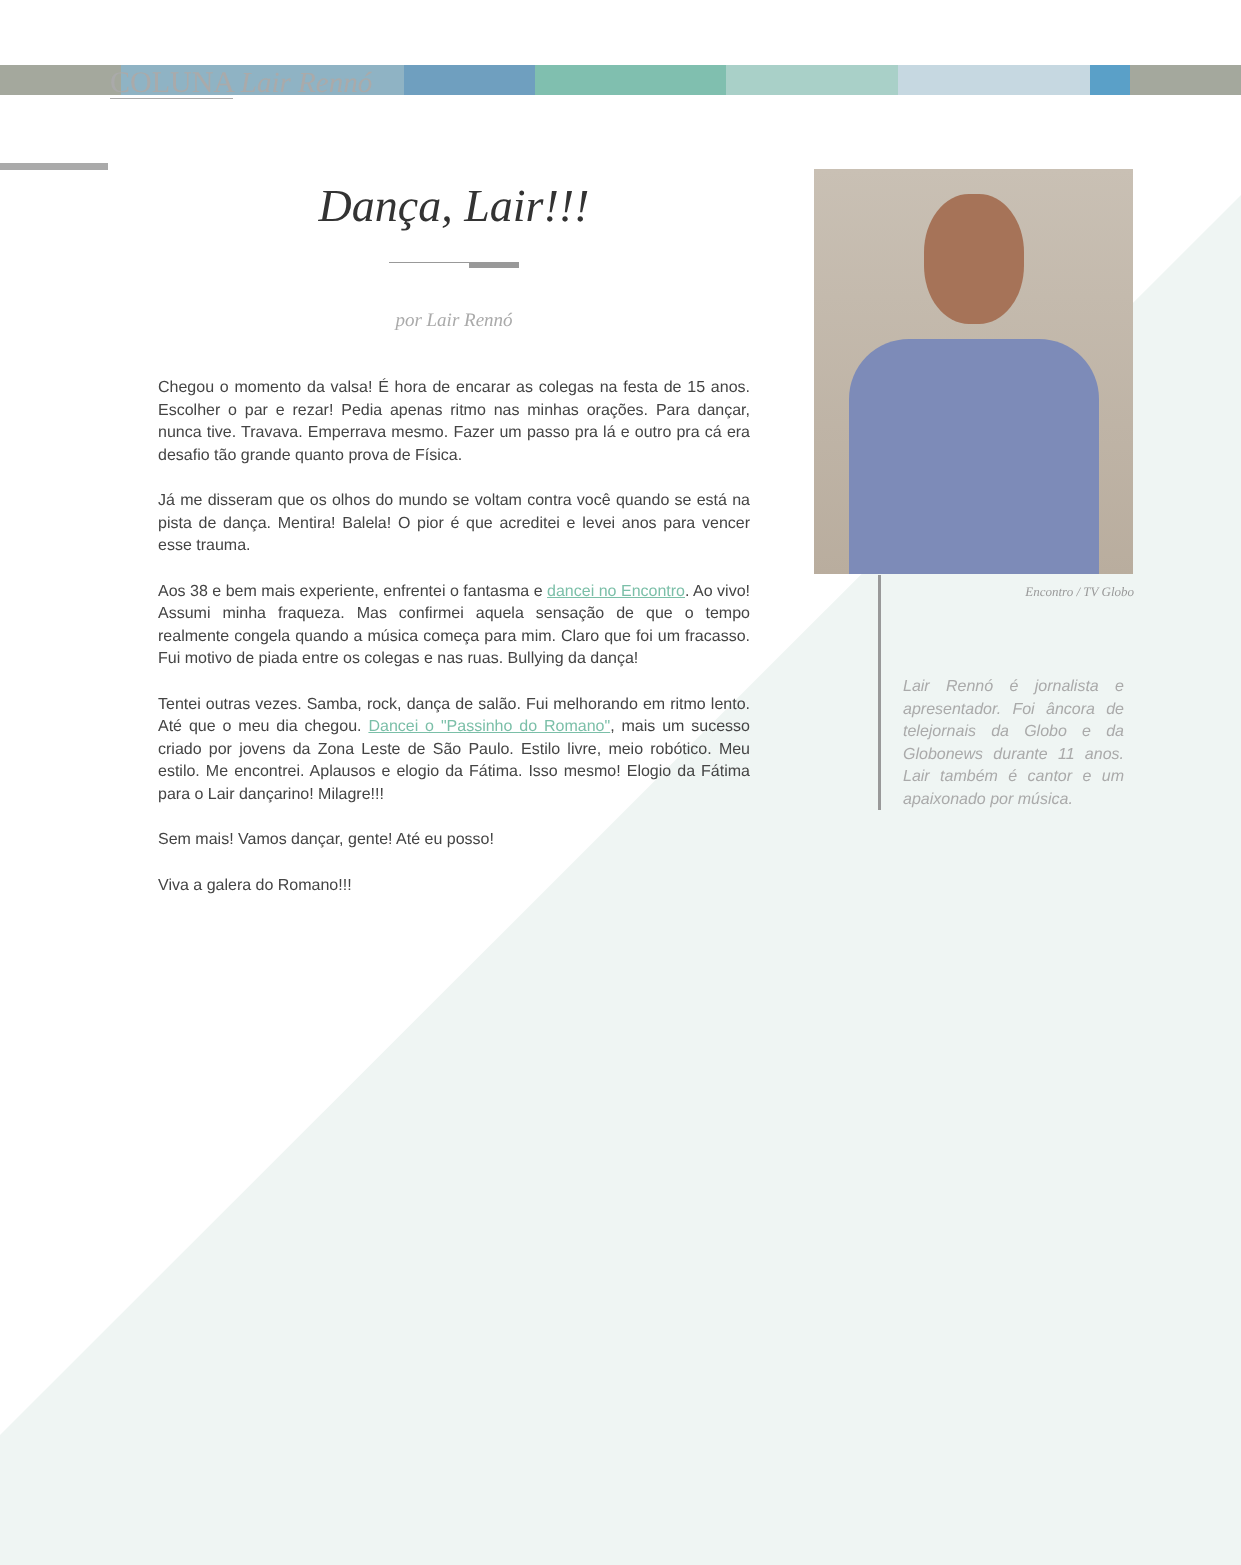COLUNA Lair Rennó
Dança, Lair!!!
por Lair Rennó
Chegou o momento da valsa! É hora de encarar as colegas na festa de 15 anos. Escolher o par e rezar! Pedia apenas ritmo nas minhas orações. Para dançar, nunca tive. Travava. Emperrava mesmo. Fazer um passo pra lá e outro pra cá era desafio tão grande quanto prova de Física.
Já me disseram que os olhos do mundo se voltam contra você quando se está na pista de dança. Mentira! Balela! O pior é que acreditei e levei anos para vencer esse trauma.
Aos 38 e bem mais experiente, enfrentei o fantasma e dancei no Encontro. Ao vivo! Assumi minha fraqueza. Mas confirmei aquela sensação de que o tempo realmente congela quando a música começa para mim. Claro que foi um fracasso. Fui motivo de piada entre os colegas e nas ruas. Bullying da dança!
Tentei outras vezes. Samba, rock, dança de salão. Fui melhorando em ritmo lento. Até que o meu dia chegou. Dancei o "Passinho do Romano", mais um sucesso criado por jovens da Zona Leste de São Paulo. Estilo livre, meio robótico. Meu estilo. Me encontrei. Aplausos e elogio da Fátima. Isso mesmo! Elogio da Fátima para o Lair dançarino! Milagre!!!
Sem mais! Vamos dançar, gente! Até eu posso!
Viva a galera do Romano!!!
Encontro / TV Globo
Lair Rennó é jornalista e apresentador. Foi âncora de telejornais da Globo e da Globonews durante 11 anos. Lair também é cantor e um apaixonado por música.